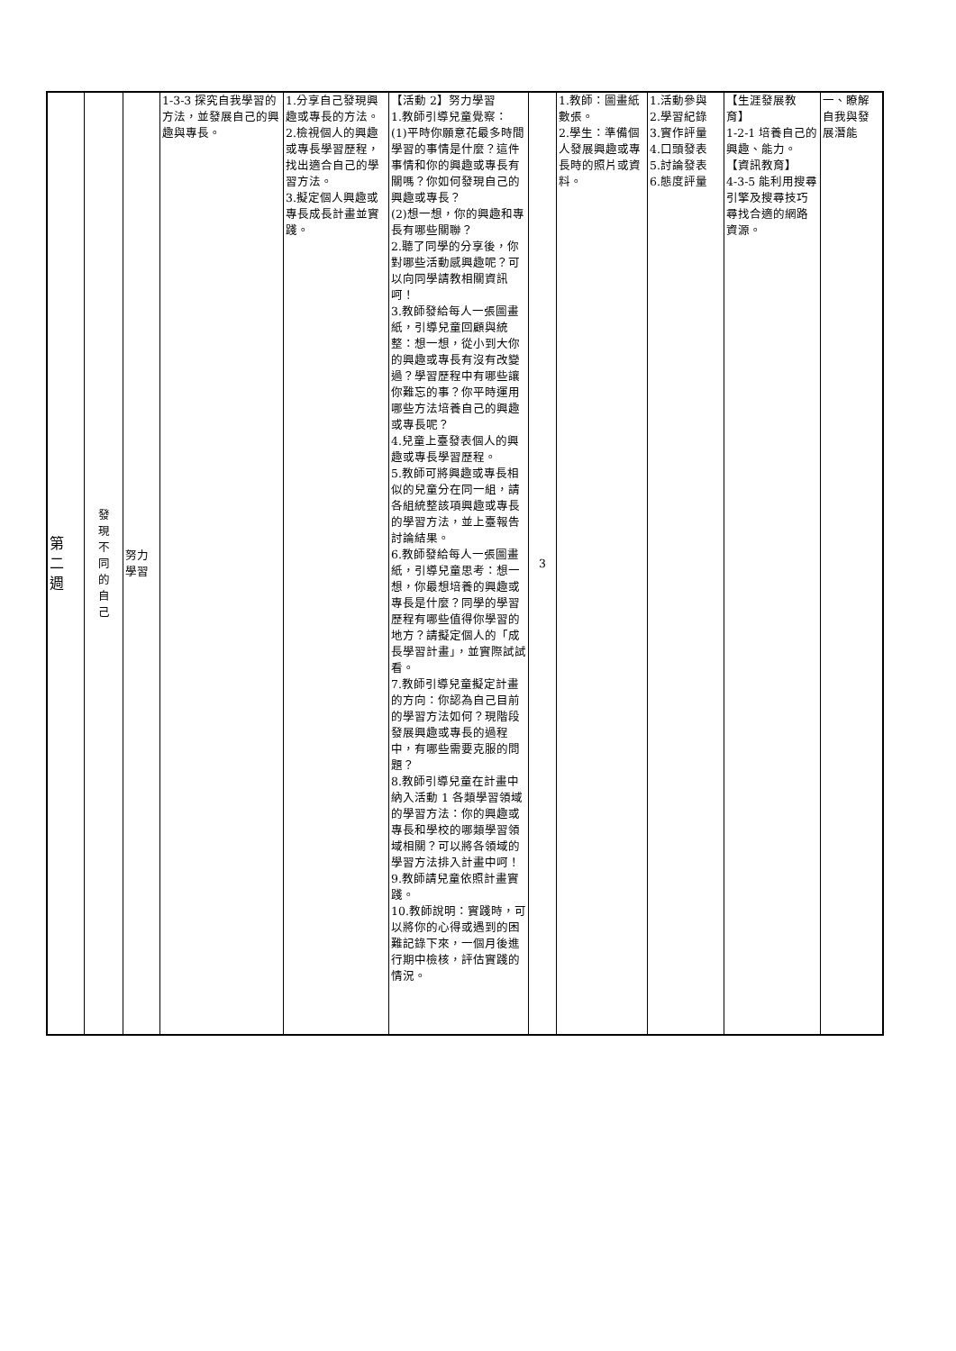| 第 二 週 | 發 現 不 同 的 自 己 | 努力 學習 | 1-3-3 探究自我學習的方法，並發展自己的興趣與專長。 | 1.分享自己發現興趣或專長的方法。 2.檢視個人的興趣或專長學習歷程，找出適合自己的學習方法。 3.擬定個人興趣或專長成長計畫並實踐。 | 【活動 2】努力學習 1.教師引導兒童覺察： (1)平時你願意花最多時間學習的事情是什麼？這件事情和你的興趣或專長有關嗎？你如何發現自己的興趣或專長？ (2)想一想，你的興趣和專長有哪些關聯？ 2.聽了同學的分享後，你對哪些活動感興趣呢？可以向同學請教相關資訊呵！ 3.教師發給每人一張圖畫紙，引導兒童回顧與統整：想一想，從小到大你的興趣或專長有沒有改變過？學習歷程中有哪些讓你難忘的事？你平時運用哪些方法培養自己的興趣或專長呢？ 4.兒童上臺發表個人的興趣或專長學習歷程。 5.教師可將興趣或專長相似的兒童分在同一組，請各組統整該項興趣或專長的學習方法，並上臺報告討論結果。 6.教師發給每人一張圖畫紙，引導兒童思考：想一想，你最想培養的興趣或專長是什麼？同學的學習歷程有哪些值得你學習的地方？請擬定個人的「成長學習計畫」，並實際試試看。 7.教師引導兒童擬定計畫的方向：你認為自己目前的學習方法如何？現階段發展興趣或專長的過程中，有哪些需要克服的問題？ 8.教師引導兒童在計畫中納入活動 1 各類學習領域的學習方法：你的興趣或專長和學校的哪類學習領域相關？可以將各領域的學習方法排入計畫中呵！ 9.教師請兒童依照計畫實踐。 10.教師說明：實踐時，可以將你的心得或遇到的困難記錄下來，一個月後進行期中檢核，評估實踐的情況。 | 3 | 1.教師：圖畫紙數張。 2.學生：準備個人發展興趣或專長時的照片或資料。 | 1.活動參與 2.學習紀錄 3.實作評量 4.口頭發表 5.討論發表 6.態度評量 | 【生涯發展教育】 1-2-1 培養自己的興趣、能力。 【資訊教育】 4-3-5 能利用搜尋引擎及搜尋技巧尋找合適的網路資源。 | 一、瞭解自我與發展潛能 |